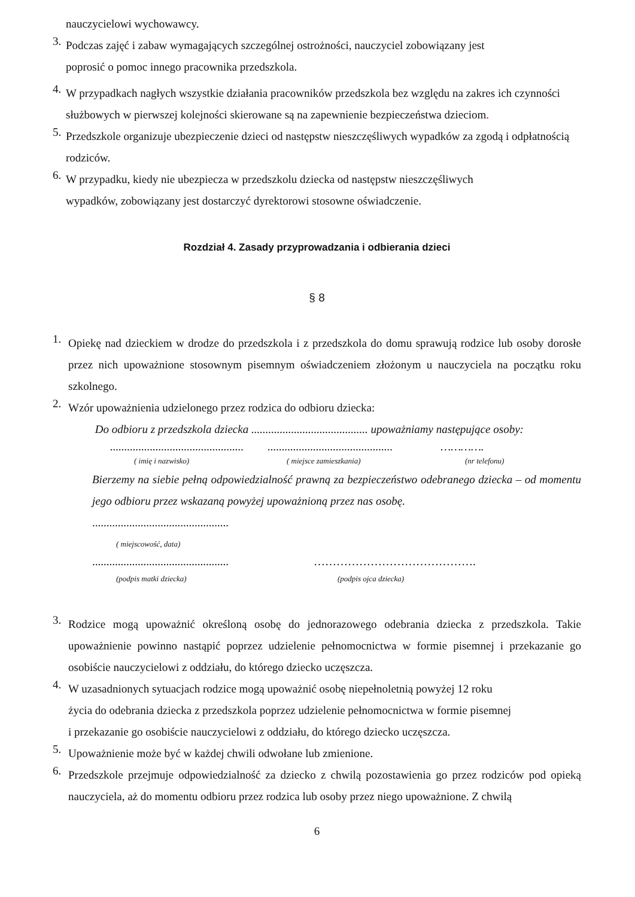nauczycielowi wychowawcy.
3.
Podczas zajęć i zabaw wymagających szczególnej ostrożności, nauczyciel zobowiązany jest
poprosić o pomoc innego pracownika przedszkola.
4.
W przypadkach nagłych wszystkie działania pracowników przedszkola bez względu na zakres ich czynności służbowych w pierwszej kolejności skierowane są na zapewnienie bezpieczeństwa dzieciom.
5.
Przedszkole organizuje ubezpieczenie dzieci od następstw nieszczęśliwych wypadków za zgodą i odpłatnością rodziców.
6.
W przypadku, kiedy nie ubezpiecza w przedszkolu dziecka od następstw nieszczęśliwych
wypadków, zobowiązany jest dostarczyć dyrektorowi stosowne oświadczenie.
Rozdział 4. Zasady przyprowadzania i odbierania dzieci
§ 8
1.
Opiekę nad dzieckiem w drodze do przedszkola i z przedszkola do domu sprawują rodzice lub osoby dorosłe przez nich upoważnione stosownym pisemnym oświadczeniem złożonym u nauczyciela na początku roku szkolnego.
2.
Wzór upoważnienia udzielonego przez rodzica do odbioru dziecka:
Do odbioru z przedszkola dziecka ......................................... upoważniamy następujące osoby:
........................................................................................... ………….
( imię i nazwisko) ( miejsce zamieszkania) (nr telefonu)
Bierzemy na siebie pełną odpowiedzialność prawną za bezpieczeństwo odebranego dziecka – od momentu jego odbioru przez wskazaną powyżej upoważnioną przez nas osobę.
................................................
( miejscowość, data)
................................................ …………………………………….
(podpis matki dziecka) (podpis ojca dziecka)
3.
Rodzice mogą upoważnić określoną osobę do jednorazowego odebrania dziecka z przedszkola. Takie upoważnienie powinno nastąpić poprzez udzielenie pełnomocnictwa w formie pisemnej i przekazanie go osobiście nauczycielowi z oddziału, do którego dziecko uczęszcza.
4.
W uzasadnionych sytuacjach rodzice mogą upoważnić osobę niepełnoletnią powyżej 12 roku
życia do odebrania dziecka z przedszkola poprzez udzielenie pełnomocnictwa w formie pisemnej
i przekazanie go osobiście nauczycielowi z oddziału, do którego dziecko uczęszcza.
5.
Upoważnienie może być w każdej chwili odwołane lub zmienione.
6.
Przedszkole przejmuje odpowiedzialność za dziecko z chwilą pozostawienia go przez rodziców pod opieką nauczyciela, aż do momentu odbioru przez rodzica lub osoby przez niego upoważnione. Z chwilą
6